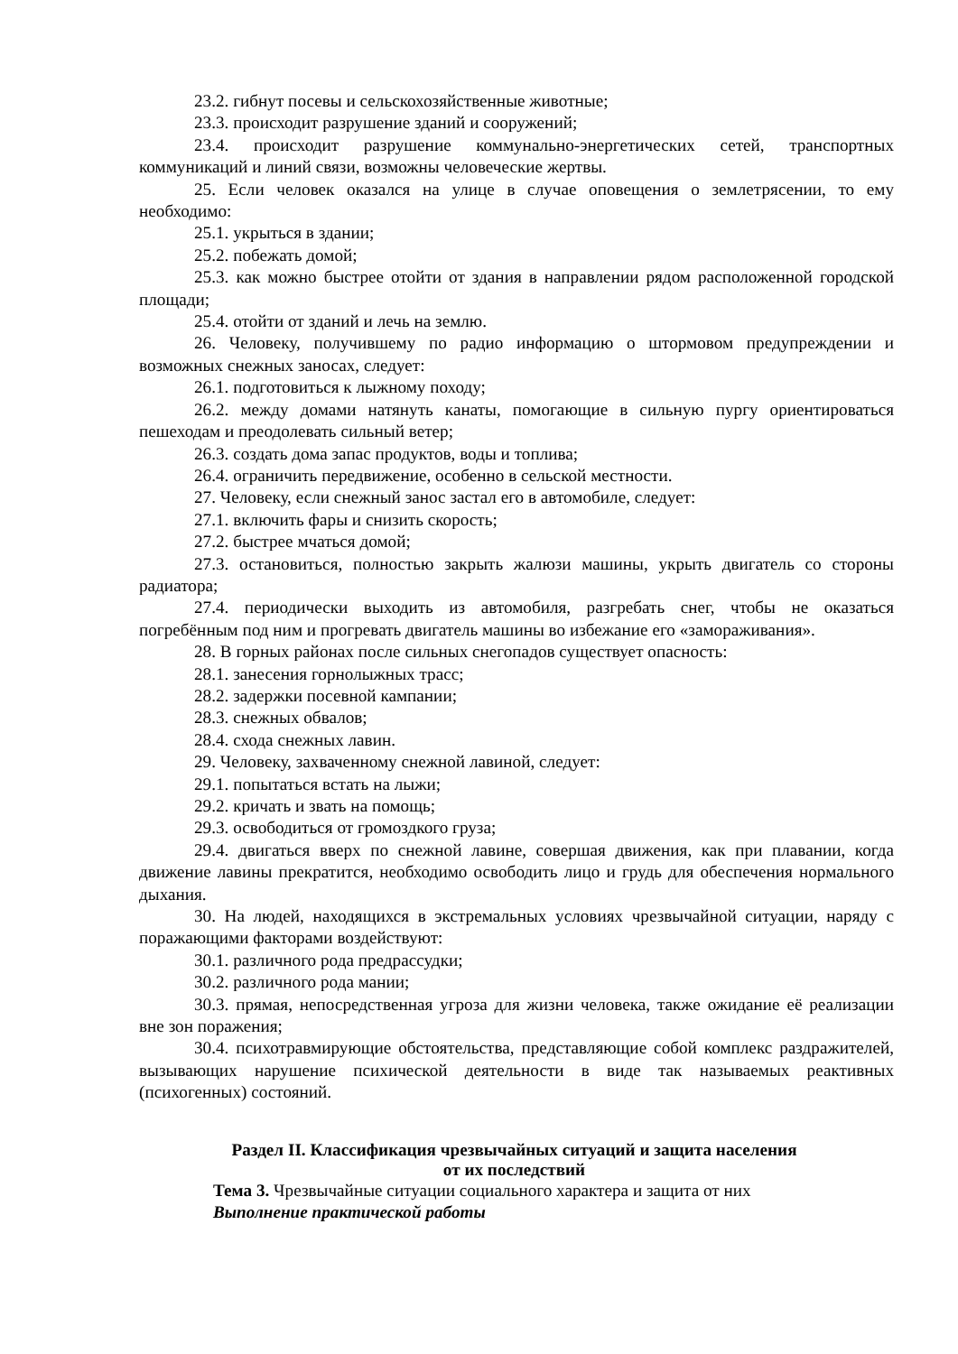23.2. гибнут посевы и сельскохозяйственные животные;
23.3. происходит разрушение зданий и сооружений;
23.4. происходит разрушение коммунально-энергетических сетей, транспортных коммуникаций и линий связи, возможны человеческие жертвы.
25. Если человек оказался на улице в случае оповещения о землетрясении, то ему необходимо:
25.1. укрыться в здании;
25.2. побежать домой;
25.3. как можно быстрее отойти от здания в направлении рядом расположенной городской площади;
25.4. отойти от зданий и лечь на землю.
26. Человеку, получившему по радио информацию о штормовом предупреждении и возможных снежных заносах, следует:
26.1. подготовиться к лыжному походу;
26.2. между домами натянуть канаты, помогающие в сильную пургу ориентироваться пешеходам и преодолевать сильный ветер;
26.3. создать дома запас продуктов, воды и топлива;
26.4. ограничить передвижение, особенно в сельской местности.
27. Человеку, если снежный занос застал его в автомобиле, следует:
27.1. включить фары и снизить скорость;
27.2. быстрее мчаться домой;
27.3. остановиться, полностью закрыть жалюзи машины, укрыть двигатель со стороны радиатора;
27.4. периодически выходить из автомобиля, разгребать снег, чтобы не оказаться погребённым под ним и прогревать двигатель машины во избежание его «замораживания».
28. В горных районах после сильных снегопадов существует опасность:
28.1. занесения горнолыжных трасс;
28.2. задержки посевной кампании;
28.3. снежных обвалов;
28.4. схода снежных лавин.
29. Человеку, захваченному снежной лавиной, следует:
29.1. попытаться встать на лыжи;
29.2. кричать и звать на помощь;
29.3. освободиться от громоздкого груза;
29.4. двигаться вверх по снежной лавине, совершая движения, как при плавании, когда движение лавины прекратится, необходимо освободить лицо и грудь для обеспечения нормального дыхания.
30. На людей, находящихся в экстремальных условиях чрезвычайной ситуации, наряду с поражающими факторами воздействуют:
30.1. различного рода предрассудки;
30.2. различного рода мании;
30.3. прямая, непосредственная угроза для жизни человека, также ожидание её реализации вне зон поражения;
30.4. психотравмирующие обстоятельства, представляющие собой комплекс раздражителей, вызывающих нарушение психической деятельности в виде так называемых реактивных (психогенных) состояний.
Раздел II. Классификация чрезвычайных ситуаций и защита населения
от их последствий
Тема 3. Чрезвычайные ситуации социального характера и защита от них
Выполнение практической работы